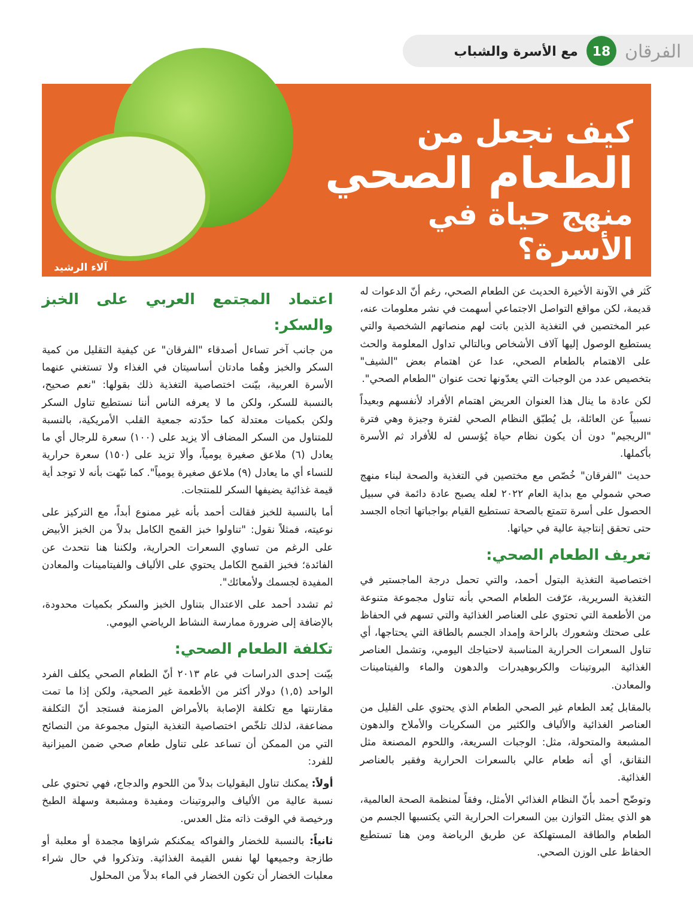الفرقان 18 مع الأسرة والشباب
كيف نجعل من
الطعام الصحي
منهج حياة في الأسرة؟
آلاء الرشيد
كَثر في الآونة الأخيرة الحديث عن الطعام الصحي، رغم أنّ الدعوات له قديمة، لكن مواقع التواصل الاجتماعي أسهمت في نشر معلومات عنه، عبر المختصين في التغذية الذين باتت لهم منصاتهم الشخصية والتي يستطيع الوصول إليها آلاف الأشخاص وبالتالي تداول المعلومة والحث على الاهتمام بالطعام الصحي، عدا عن اهتمام بعض "الشيف" بتخصيص عدد من الوجبات التي يعدّونها تحت عنوان "الطعام الصحي".
لكن عادة ما ينال هذا العنوان العريض اهتمام الأفراد لأنفسهم وبعيداً نسبياً عن العائلة، بل يُطبّق النظام الصحي لفترة وجيزة وهي فترة "الريجيم" دون أن يكون نظام حياة يُؤسس له للأفراد ثم الأسرة بأكملها.
حديث "الفرقان" خُصّص مع مختصين في التغذية والصحة لبناء منهج صحي شمولي مع بداية العام ٢٠٢٢ لعله يصبح عادة دائمة في سبيل الحصول على أسرة تتمتع بالصحة تستطيع القيام بواجباتها اتجاه الجسد حتى تحقق إنتاجية عالية في حياتها.
تعريف الطعام الصحي:
اختصاصية التغذية البتول أحمد، والتي تحمل درجة الماجستير في التغذية السريرية، عرّفت الطعام الصحي بأنه تناول مجموعة متنوعة من الأطعمة التي تحتوي على العناصر الغذائية والتي تسهم في الحفاظ على صحتك وشعورك بالراحة وإمداد الجسم بالطاقة التي يحتاجها، أي تناول السعرات الحرارية المناسبة لاحتياجك اليومي، وتشمل العناصر الغذائية البروتينات والكربوهيدرات والدهون والماء والفيتامينات والمعادن.
بالمقابل يُعد الطعام غير الصحي الطعام الذي يحتوي على القليل من العناصر الغذائية والألياف والكثير من السكريات والأملاح والدهون المشبعة والمتحولة، مثل: الوجبات السريعة، واللحوم المصنعة مثل النقانق، أي أنه طعام عالي بالسعرات الحرارية وفقير بالعناصر الغذائية.
وتوضّح أحمد بأنّ النظام الغذائي الأمثل، وفقاً لمنظمة الصحة العالمية، هو الذي يمثل التوازن بين السعرات الحرارية التي يكتسبها الجسم من الطعام والطاقة المستهلكة عن طريق الرياضة ومن هنا تستطيع الحفاظ على الوزن الصحي.
اعتماد المجتمع العربي على الخبز والسكر:
من جانب آخر تساءل أصدقاء "الفرقان" عن كيفية التقليل من كمية السكر والخبز وهُما مادتان أساسيتان في الغذاء ولا تستغني عنهما الأسرة العربية، بيّنت اختصاصية التغذية ذلك بقولها: "نعم صحيح، بالنسبة للسكر، ولكن ما لا يعرفه الناس أننا نستطيع تناول السكر ولكن بكميات معتدلة كما حدّدته جمعية القلب الأمريكية، بالنسبة للمتناول من السكر المضاف ألا يزيد على (١٠٠) سعرة للرجال أي ما يعادل (٦) ملاعق صغيرة يومياً، وألا تزيد على (١٥٠) سعرة حرارية للنساء أي ما يعادل (٩) ملاعق صغيرة يومياً". كما نبّهت بأنه لا توجد أية قيمة غذائية يضيفها السكر للمنتجات.
أما بالنسبة للخبز فقالت أحمد بأنه غير ممنوع أبداً، مع التركيز على نوعيته، فمثلاً نقول: "تناولوا خبز القمح الكامل بدلاً من الخبز الأبيض على الرغم من تساوي السعرات الحرارية، ولكننا هنا نتحدث عن الفائدة؛ فخبز القمح الكامل يحتوي على الألياف والفيتامينات والمعادن المفيدة لجسمك ولأمعائك".
ثم تشدد أحمد على الاعتدال بتناول الخبز والسكر بكميات محدودة، بالإضافة إلى ضرورة ممارسة النشاط الرياضي اليومي.
تكلفة الطعام الصحي:
بيّنت إحدى الدراسات في عام ٢٠١٣ أنّ الطعام الصحي يكلف الفرد الواحد (١,٥) دولار أكثر من الأطعمة غير الصحية، ولكن إذا ما تمت مقارنتها مع تكلفة الإصابة بالأمراض المزمنة فستجد أنّ التكلفة مضاعفة، لذلك تلخّص اختصاصية التغذية البتول مجموعة من النصائح التي من الممكن أن تساعد على تناول طعام صحي ضمن الميزانية للفرد:
أولاً: يمكنك تناول البقوليات بدلاً من اللحوم والدجاج، فهي تحتوي على نسبة عالية من الألياف والبروتينات ومفيدة ومشبعة وسهلة الطبخ ورخيصة في الوقت ذاته مثل العدس.
ثانياً: بالنسبة للخضار والفواكه يمكنكم شراؤها مجمدة أو معلبة أو طازجة وجميعها لها نفس القيمة الغذائية. وتذكروا في حال شراء معلبات الخضار أن تكون الخضار في الماء بدلاً من المحلول